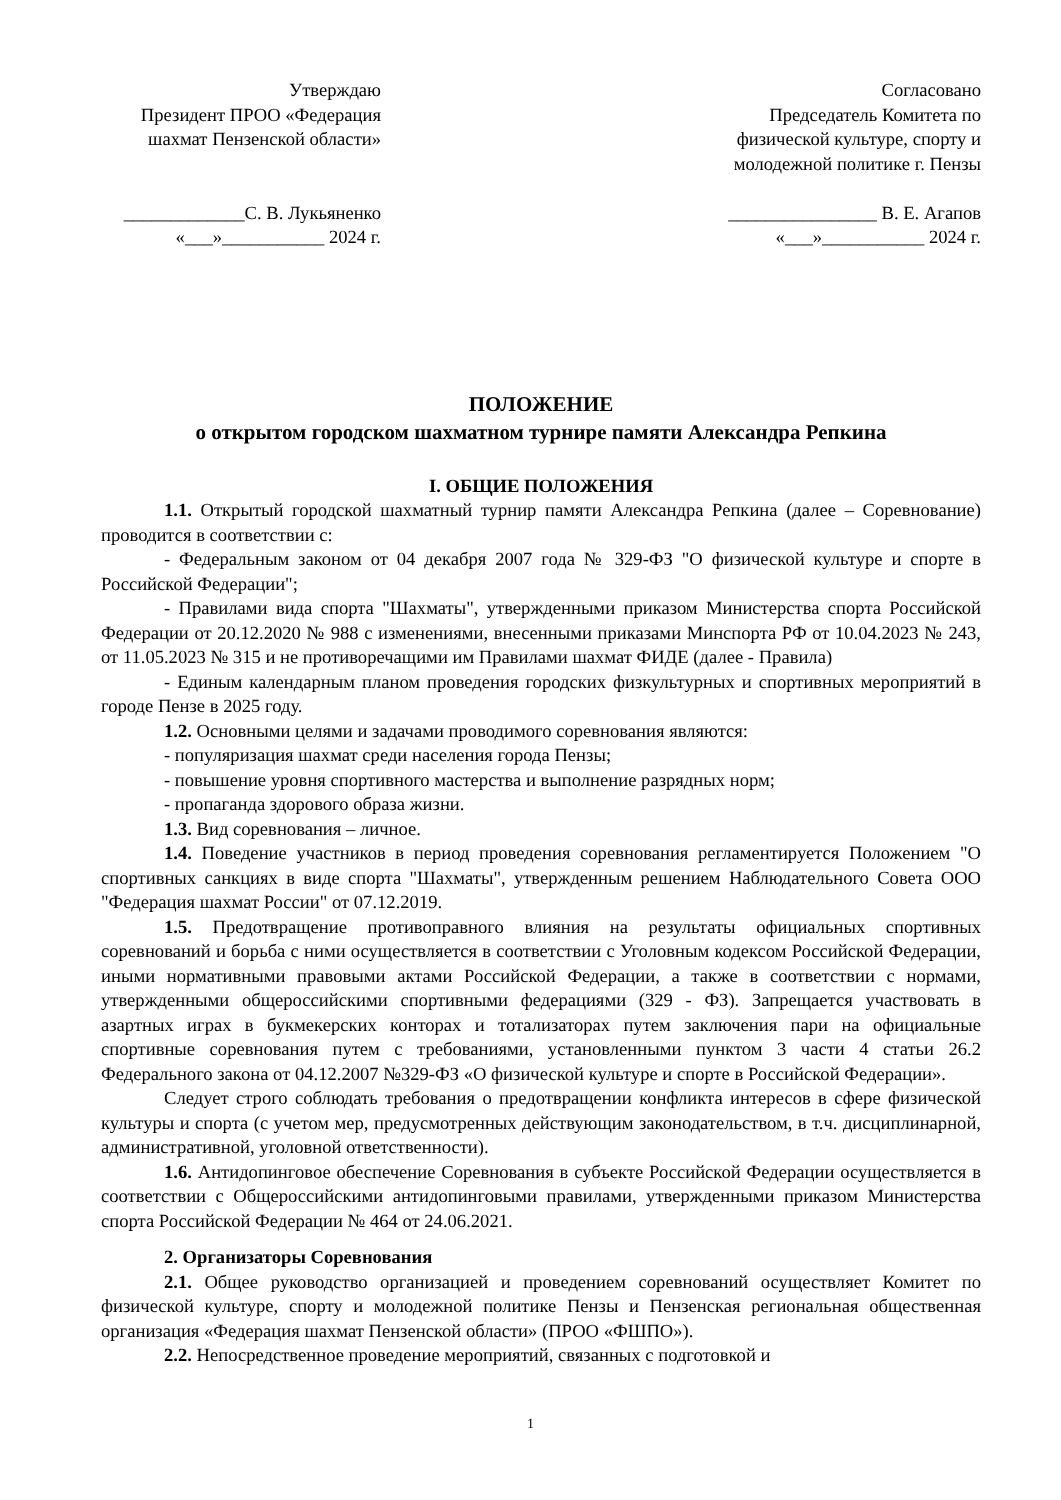Утверждаю
Президент ПРОО «Федерация шахмат Пензенской области»
_____________С. В. Лукьяненко
«___»___________ 2024 г.
Согласовано
Председатель Комитета по физической культуре, спорту и молодежной политике г. Пензы
________________ В. Е. Агапов
«___»___________ 2024 г.
ПОЛОЖЕНИЕ
о открытом городском шахматном турнире памяти Александра Репкина
I. ОБЩИЕ ПОЛОЖЕНИЯ
1.1. Открытый городской шахматный турнир памяти Александра Репкина (далее – Соревнование) проводится в соответствии с:
- Федеральным законом от 04 декабря 2007 года № 329-ФЗ "О физической культуре и спорте в Российской Федерации";
- Правилами вида спорта "Шахматы", утвержденными приказом Министерства спорта Российской Федерации от 20.12.2020 № 988 с изменениями, внесенными приказами Минспорта РФ от 10.04.2023 № 243, от 11.05.2023 № 315 и не противоречащими им Правилами шахмат ФИДЕ (далее - Правила)
- Единым календарным планом проведения городских физкультурных и спортивных мероприятий в городе Пензе в 2025 году.
1.2. Основными целями и задачами проводимого соревнования являются:
- популяризация шахмат среди населения города Пензы;
- повышение уровня спортивного мастерства и выполнение разрядных норм;
- пропаганда здорового образа жизни.
1.3. Вид соревнования – личное.
1.4. Поведение участников в период проведения соревнования регламентируется Положением "О спортивных санкциях в виде спорта "Шахматы", утвержденным решением Наблюдательного Совета ООО "Федерация шахмат России" от 07.12.2019.
1.5. Предотвращение противоправного влияния на результаты официальных спортивных соревнований и борьба с ними осуществляется в соответствии с Уголовным кодексом Российской Федерации, иными нормативными правовыми актами Российской Федерации, а также в соответствии с нормами, утвержденными общероссийскими спортивными федерациями (329 - ФЗ). Запрещается участвовать в азартных играх в букмекерских конторах и тотализаторах путем заключения пари на официальные спортивные соревнования путем с требованиями, установленными пунктом 3 части 4 статьи 26.2 Федерального закона от 04.12.2007 №329-ФЗ «О физической культуре и спорте в Российской Федерации».
Следует строго соблюдать требования о предотвращении конфликта интересов в сфере физической культуры и спорта (с учетом мер, предусмотренных действующим законодательством, в т.ч. дисциплинарной, административной, уголовной ответственности).
1.6. Антидопинговое обеспечение Соревнования в субъекте Российской Федерации осуществляется в соответствии с Общероссийскими антидопинговыми правилами, утвержденными приказом Министерства спорта Российской Федерации № 464 от 24.06.2021.
2. Организаторы Соревнования
2.1. Общее руководство организацией и проведением соревнований осуществляет Комитет по физической культуре, спорту и молодежной политике Пензы и Пензенская региональная общественная организация «Федерация шахмат Пензенской области» (ПРОО «ФШПО»).
2.2. Непосредственное проведение мероприятий, связанных с подготовкой и
1